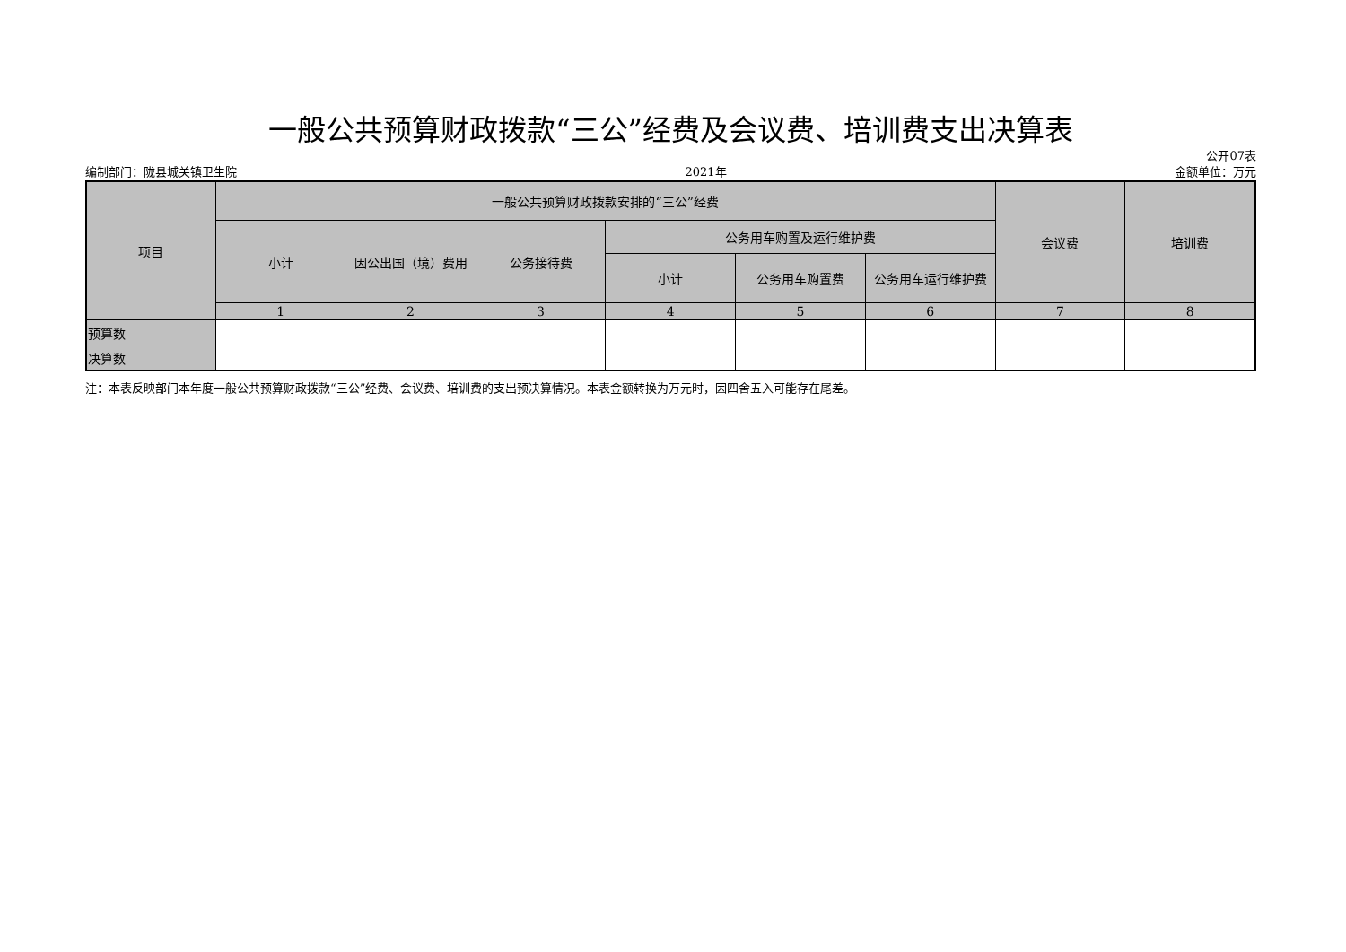一般公共预算财政拨款“三公”经费及会议费、培训费支出决算表
公开07表
编制部门：陇县城关镇卫生院 2021年 金额单位：万元
| 项目 | 一般公共预算财政拨款安排的“三公”经费 | | | | | | 会议费 | 培训费 |
| --- | --- | --- | --- | --- | --- | --- | --- | --- |
| | 小计 | 因公出国（境）费用 | 公务接待费 | 公务用车购置及运行维护费 | | | | |
| | | | | 小计 | 公务用车购置费 | 公务用车运行维护费 | | |
| | 1 | 2 | 3 | 4 | 5 | 6 | 7 | 8 |
| 预算数 | | | | | | | | |
| 决算数 | | | | | | | | |
注：本表反映部门本年度一般公共预算财政拨款“三公”经费、会议费、培训费的支出预决算情况。本表金额转换为万元时，因四舍五入可能存在尾差。